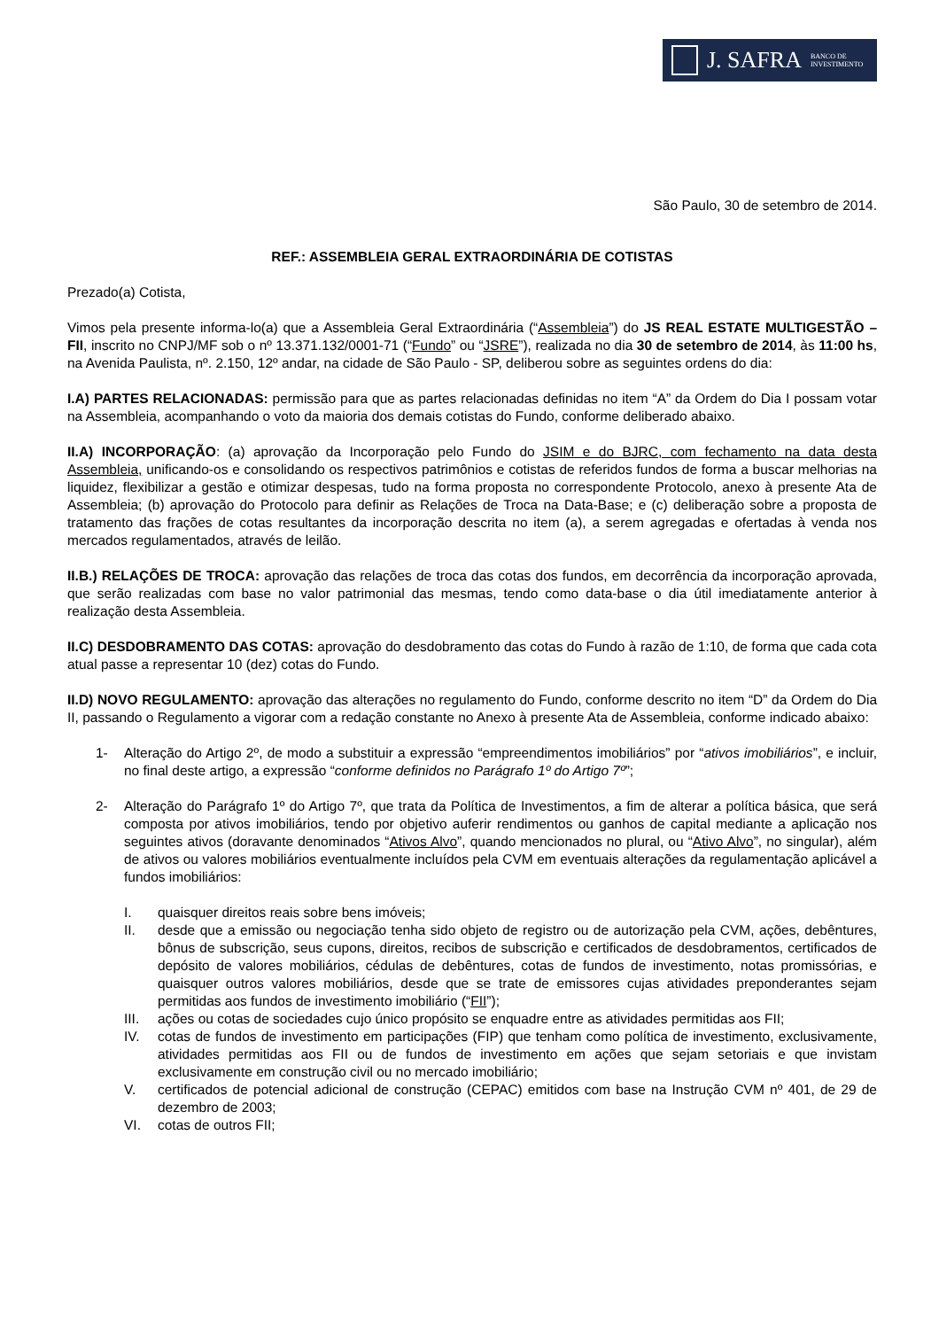J. SAFRA BANCO DE
INVESTIMENTO
São Paulo, 30 de setembro de 2014.
REF.: ASSEMBLEIA GERAL EXTRAORDINÁRIA DE COTISTAS
Prezado(a) Cotista,
Vimos pela presente informa-lo(a) que a Assembleia Geral Extraordinária (“Assembleia”) do JS REAL ESTATE MULTIGESTÃO – FII, inscrito no CNPJ/MF sob o nº 13.371.132/0001-71 (“Fundo” ou “JSRE”), realizada no dia 30 de setembro de 2014, às 11:00 hs, na Avenida Paulista, nº. 2.150, 12º andar, na cidade de São Paulo - SP, deliberou sobre as seguintes ordens do dia:
I.A) PARTES RELACIONADAS: permissão para que as partes relacionadas definidas no item “A” da Ordem do Dia I possam votar na Assembleia, acompanhando o voto da maioria dos demais cotistas do Fundo, conforme deliberado abaixo.
II.A) INCORPORAÇÃO: (a) aprovação da Incorporação pelo Fundo do JSIM e do BJRC, com fechamento na data desta Assembleia, unificando-os e consolidando os respectivos patrimônios e cotistas de referidos fundos de forma a buscar melhorias na liquidez, flexibilizar a gestão e otimizar despesas, tudo na forma proposta no correspondente Protocolo, anexo à presente Ata de Assembleia; (b) aprovação do Protocolo para definir as Relações de Troca na Data-Base; e (c) deliberação sobre a proposta de tratamento das frações de cotas resultantes da incorporação descrita no item (a), a serem agregadas e ofertadas à venda nos mercados regulamentados, através de leilão.
II.B.) RELAÇÕES DE TROCA: aprovação das relações de troca das cotas dos fundos, em decorrência da incorporação aprovada, que serão realizadas com base no valor patrimonial das mesmas, tendo como data-base o dia útil imediatamente anterior à realização desta Assembleia.
II.C) DESDOBRAMENTO DAS COTAS: aprovação do desdobramento das cotas do Fundo à razão de 1:10, de forma que cada cota atual passe a representar 10 (dez) cotas do Fundo.
II.D) NOVO REGULAMENTO: aprovação das alterações no regulamento do Fundo, conforme descrito no item “D” da Ordem do Dia II, passando o Regulamento a vigorar com a redação constante no Anexo à presente Ata de Assembleia, conforme indicado abaixo:
1- Alteração do Artigo 2º, de modo a substituir a expressão “empreendimentos imobiliários” por “ativos imobiliários”, e incluir, no final deste artigo, a expressão “conforme definidos no Parágrafo 1º do Artigo 7º”;
2- Alteração do Parágrafo 1º do Artigo 7º, que trata da Política de Investimentos, a fim de alterar a política básica, que será composta por ativos imobiliários, tendo por objetivo auferir rendimentos ou ganhos de capital mediante a aplicação nos seguintes ativos (doravante denominados “Ativos Alvo”, quando mencionados no plural, ou “Ativo Alvo”, no singular), além de ativos ou valores mobiliários eventualmente incluídos pela CVM em eventuais alterações da regulamentação aplicável a fundos imobiliários:
I. quaisquer direitos reais sobre bens imóveis;
II. desde que a emissão ou negociação tenha sido objeto de registro ou de autorização pela CVM, ações, debêntures, bônus de subscrição, seus cupons, direitos, recibos de subscrição e certificados de desdobramentos, certificados de depósito de valores mobiliários, cédulas de debêntures, cotas de fundos de investimento, notas promissórias, e quaisquer outros valores mobiliários, desde que se trate de emissores cujas atividades preponderantes sejam permitidas aos fundos de investimento imobiliário (“FII”);
III. ações ou cotas de sociedades cujo único propósito se enquadre entre as atividades permitidas aos FII;
IV. cotas de fundos de investimento em participações (FIP) que tenham como política de investimento, exclusivamente, atividades permitidas aos FII ou de fundos de investimento em ações que sejam setoriais e que invistam exclusivamente em construção civil ou no mercado imobiliário;
V. certificados de potencial adicional de construção (CEPAC) emitidos com base na Instrução CVM nº 401, de 29 de dezembro de 2003;
VI. cotas de outros FII;